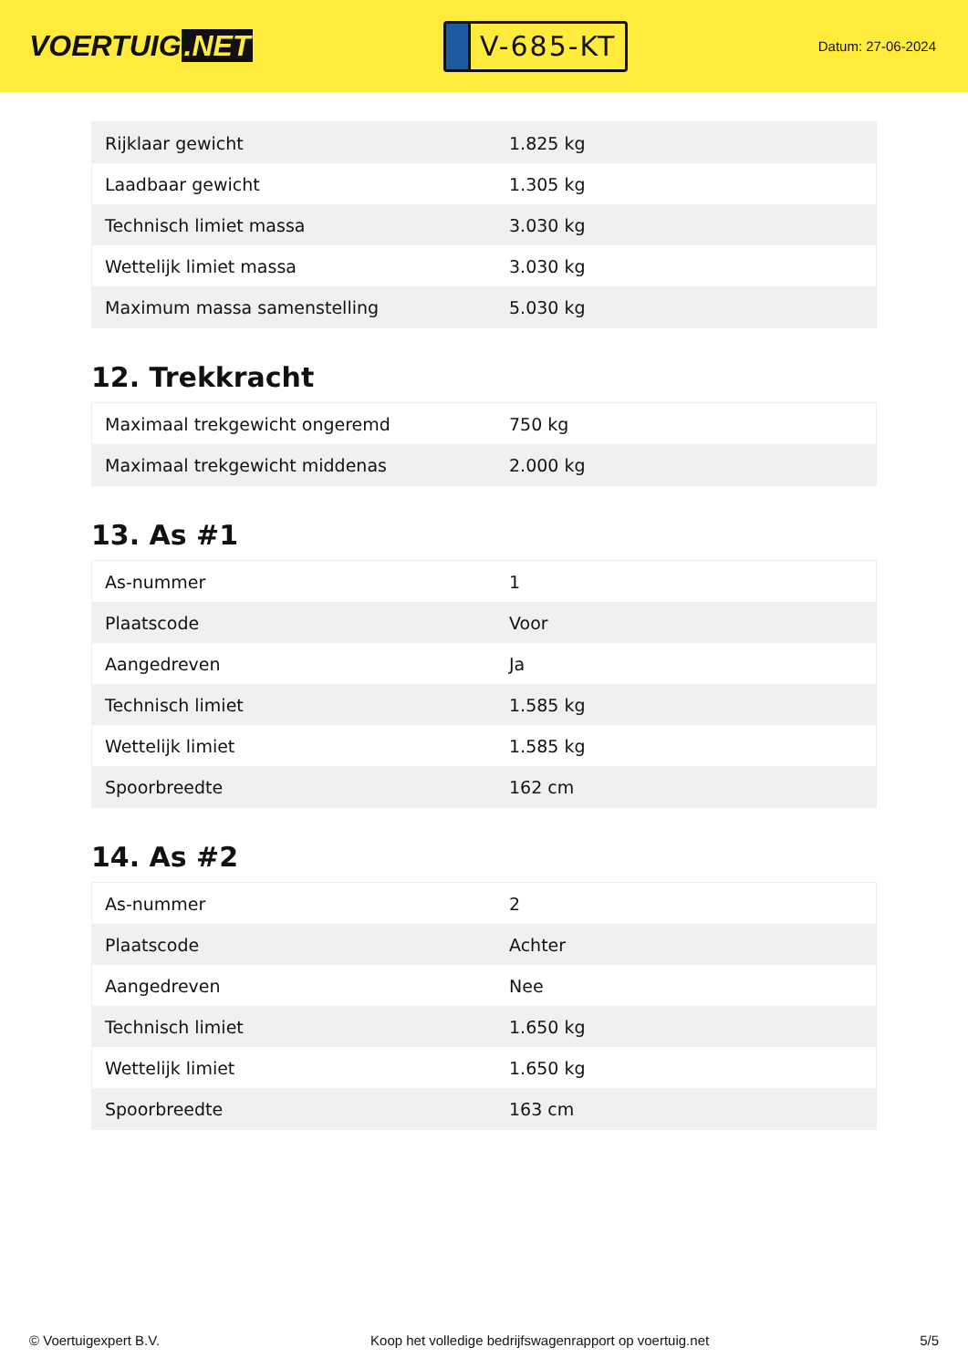VOERTUIG.NET
V-685-KT
Datum: 27-06-2024
| Rijklaar gewicht | 1.825 kg |
| Laadbaar gewicht | 1.305 kg |
| Technisch limiet massa | 3.030 kg |
| Wettelijk limiet massa | 3.030 kg |
| Maximum massa samenstelling | 5.030 kg |
12. Trekkracht
| Maximaal trekgewicht ongeremd | 750 kg |
| Maximaal trekgewicht middenas | 2.000 kg |
13. As #1
| As-nummer | 1 |
| Plaatscode | Voor |
| Aangedreven | Ja |
| Technisch limiet | 1.585 kg |
| Wettelijk limiet | 1.585 kg |
| Spoorbreedte | 162 cm |
14. As #2
| As-nummer | 2 |
| Plaatscode | Achter |
| Aangedreven | Nee |
| Technisch limiet | 1.650 kg |
| Wettelijk limiet | 1.650 kg |
| Spoorbreedte | 163 cm |
© Voertuigexpert B.V. Koop het volledige bedrijfswagenrapport op voertuig.net 5/5